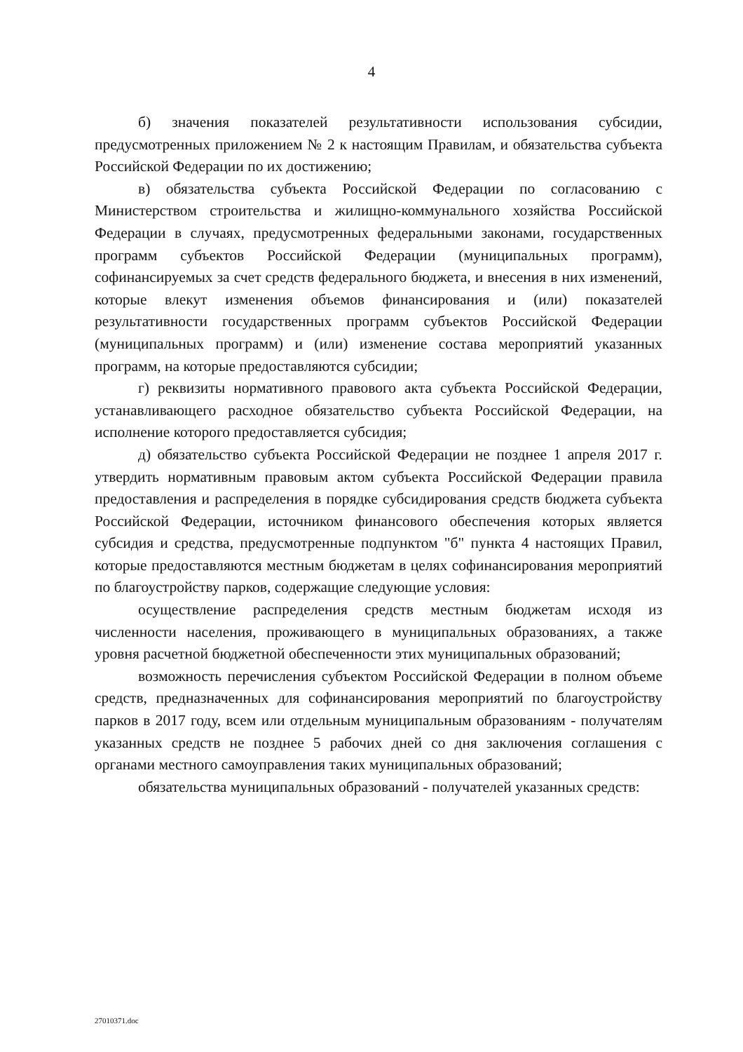4
б) значения показателей результативности использования субсидии, предусмотренных приложением № 2 к настоящим Правилам, и обязательства субъекта Российской Федерации по их достижению;
в) обязательства субъекта Российской Федерации по согласованию с Министерством строительства и жилищно-коммунального хозяйства Российской Федерации в случаях, предусмотренных федеральными законами, государственных программ субъектов Российской Федерации (муниципальных программ), софинансируемых за счет средств федерального бюджета, и внесения в них изменений, которые влекут изменения объемов финансирования и (или) показателей результативности государственных программ субъектов Российской Федерации (муниципальных программ) и (или) изменение состава мероприятий указанных программ, на которые предоставляются субсидии;
г) реквизиты нормативного правового акта субъекта Российской Федерации, устанавливающего расходное обязательство субъекта Российской Федерации, на исполнение которого предоставляется субсидия;
д) обязательство субъекта Российской Федерации не позднее 1 апреля 2017 г. утвердить нормативным правовым актом субъекта Российской Федерации правила предоставления и распределения в порядке субсидирования средств бюджета субъекта Российской Федерации, источником финансового обеспечения которых является субсидия и средства, предусмотренные подпунктом "б" пункта 4 настоящих Правил, которые предоставляются местным бюджетам в целях софинансирования мероприятий по благоустройству парков, содержащие следующие условия:
осуществление распределения средств местным бюджетам исходя из численности населения, проживающего в муниципальных образованиях, а также уровня расчетной бюджетной обеспеченности этих муниципальных образований;
возможность перечисления субъектом Российской Федерации в полном объеме средств, предназначенных для софинансирования мероприятий по благоустройству парков в 2017 году, всем или отдельным муниципальным образованиям - получателям указанных средств не позднее 5 рабочих дней со дня заключения соглашения с органами местного самоуправления таких муниципальных образований;
обязательства муниципальных образований - получателей указанных средств:
27010371.doc